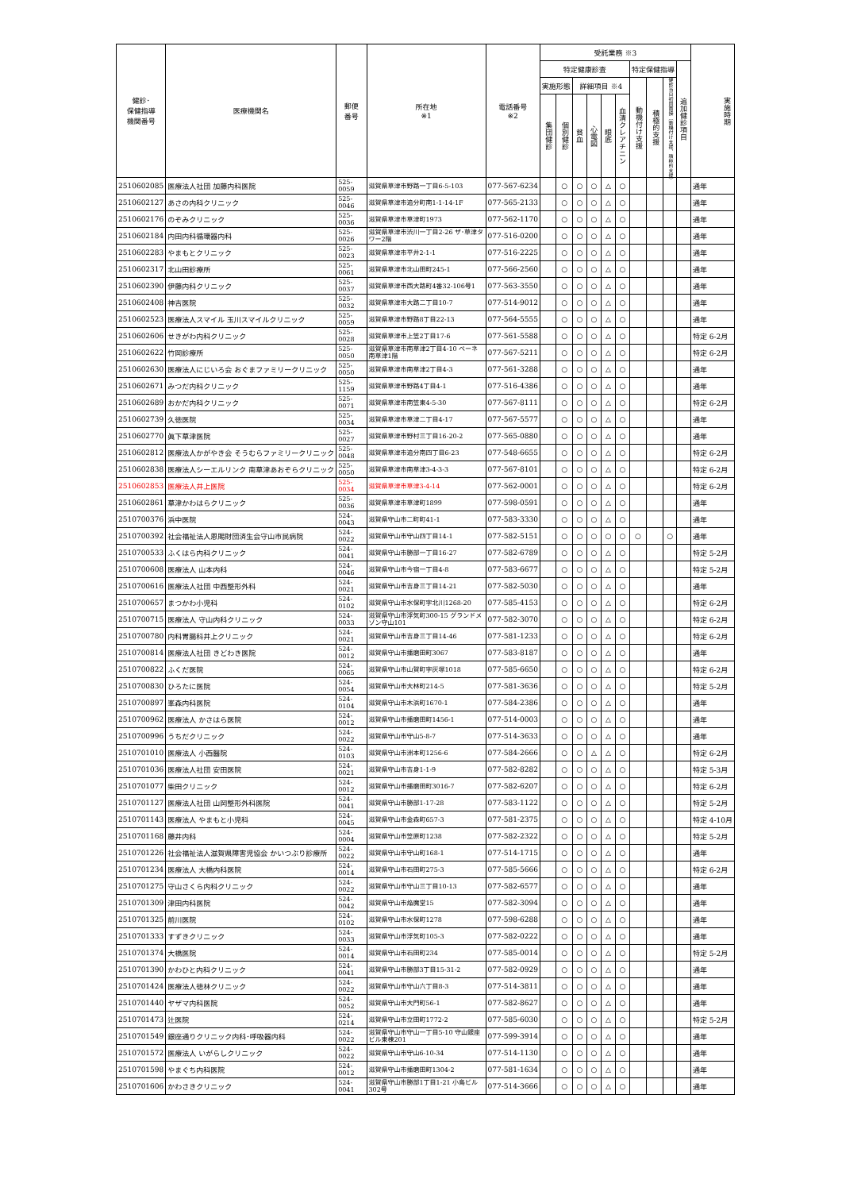| 健診･ 保健指導 機関番号 | 医療機関名 | 郵便 番号 | 所在地 ※1 | 電話番号 ※2 | 受託業務 ※3 | | | | | | | | | | 実施時期 |
| --- | --- | --- | --- | --- | --- | --- | --- | --- | --- | --- | --- | --- | --- | --- | --- |
| | | | | | 特定健康診査 | | | | | | 特定保健指導 | | | 追加健診項目 | |
| | | | | | 実施形態 | | 詳細項目 ※4 | | | | 動機付け支援 | 積極的支援 | 健診当日初回面接（動機付け支援、積極的支援） | | |
| | | | | | 集団健診 | 個別健診 | 貧血 | 心電図 | 眼底 | 血清クレアチニン | | | | | |
| 2510602085 | 医療法人社団 加藤内科医院 | 525-0059 | 滋賀県草津市野路一丁目6-5-103 | 077-567-6234 | | ○ | ○ | ○ | △ | ○ | | | | | 通年 |
| 2510602127 | あさの内科クリニック | 525-0046 | 滋賀県草津市追分町南1-1-14-1F | 077-565-2133 | | ○ | ○ | ○ | △ | ○ | | | | | 通年 |
| 2510602176 | のぞみクリニック | 525-0036 | 滋賀県草津市草津町1973 | 077-562-1170 | | ○ | ○ | ○ | △ | ○ | | | | | 通年 |
| 2510602184 | 内田内科循環器内科 | 525-0026 | 滋賀県草津市渋川一丁目2-26 ザ･草津タワー2階 | 077-516-0200 | | ○ | ○ | ○ | △ | ○ | | | | | 通年 |
| 2510602283 | やまもとクリニック | 525-0023 | 滋賀県草津市平井2-1-1 | 077-516-2225 | | ○ | ○ | ○ | △ | ○ | | | | | 通年 |
| 2510602317 | 北山田診療所 | 525-0061 | 滋賀県草津市北山田町245-1 | 077-566-2560 | | ○ | ○ | ○ | △ | ○ | | | | | 通年 |
| 2510602390 | 伊藤内科クリニック | 525-0037 | 滋賀県草津市西大路町4番32-106号1 | 077-563-3550 | | ○ | ○ | ○ | △ | ○ | | | | | 通年 |
| 2510602408 | 神吉医院 | 525-0032 | 滋賀県草津市大路二丁目10-7 | 077-514-9012 | | ○ | ○ | ○ | △ | ○ | | | | | 通年 |
| 2510602523 | 医療法人スマイル 玉川スマイルクリニック | 525-0059 | 滋賀県草津市野路8丁目22-13 | 077-564-5555 | | ○ | ○ | ○ | △ | ○ | | | | | 通年 |
| 2510602606 | せきがわ内科クリニック | 525-0028 | 滋賀県草津市上笠2丁目17-6 | 077-561-5588 | | ○ | ○ | ○ | △ | ○ | | | | | 特定 6-2月 |
| 2510602622 | 竹岡診療所 | 525-0050 | 滋賀県草津市南草津2丁目4-10 ベーネ南草津1階 | 077-567-5211 | | ○ | ○ | ○ | △ | ○ | | | | | 特定 6-2月 |
| 2510602630 | 医療法人にじいろ会 おぐまファミリークリニック | 525-0050 | 滋賀県草津市南草津2丁目4-3 | 077-561-3288 | | ○ | ○ | ○ | △ | ○ | | | | | 通年 |
| 2510602671 | みつだ内科クリニック | 525-1159 | 滋賀県草津市野路4丁目4-1 | 077-516-4386 | | ○ | ○ | ○ | △ | ○ | | | | | 通年 |
| 2510602689 | おかだ内科クリニック | 525-0071 | 滋賀県草津市南笠東4-5-30 | 077-567-8111 | | ○ | ○ | ○ | △ | ○ | | | | | 特定 6-2月 |
| 2510602739 | 久徳医院 | 525-0034 | 滋賀県草津市草津二丁目4-17 | 077-567-5577 | | ○ | ○ | ○ | △ | ○ | | | | | 通年 |
| 2510602770 | 眞下草津医院 | 525-0027 | 滋賀県草津市野村三丁目16-20-2 | 077-565-0880 | | ○ | ○ | ○ | △ | ○ | | | | | 通年 |
| 2510602812 | 医療法人かがやき会 そうむらファミリークリニック | 525-0048 | 滋賀県草津市追分南四丁目6-23 | 077-548-6655 | | ○ | ○ | ○ | △ | ○ | | | | | 特定 6-2月 |
| 2510602838 | 医療法人シーエルリンク 南草津あおぞらクリニック | 525-0050 | 滋賀県草津市南草津3-4-3-3 | 077-567-8101 | | ○ | ○ | ○ | △ | ○ | | | | | 特定 6-2月 |
| 2510602853 | 医療法人井上医院 | 525-0034 | 滋賀県草津市草津3-4-14 | 077-562-0001 | | ○ | ○ | ○ | △ | ○ | | | | | 特定 6-2月 |
| 2510602861 | 草津かわはらクリニック | 525-0036 | 滋賀県草津市草津町1899 | 077-598-0591 | | ○ | ○ | ○ | △ | ○ | | | | | 通年 |
| 2510700376 | 浜中医院 | 524-0043 | 滋賀県守山市二町町41-1 | 077-583-3330 | | ○ | ○ | ○ | △ | ○ | | | | | 通年 |
| 2510700392 | 社会福祉法人恩賜財団済生会守山市民病院 | 524-0022 | 滋賀県守山市守山四丁目14-1 | 077-582-5151 | | ○ | ○ | ○ | ○ | ○ | ○ | | ○ | | 通年 |
| 2510700533 | ふくはら内科クリニック | 524-0041 | 滋賀県守山市勝部一丁目16-27 | 077-582-6789 | | ○ | ○ | ○ | △ | ○ | | | | | 特定 5-2月 |
| 2510700608 | 医療法人 山本内科 | 524-0046 | 滋賀県守山市今宿一丁目4-8 | 077-583-6677 | | ○ | ○ | ○ | △ | ○ | | | | | 特定 5-2月 |
| 2510700616 | 医療法人社団 中西整形外科 | 524-0021 | 滋賀県守山市吉身三丁目14-21 | 077-582-5030 | | ○ | ○ | ○ | △ | ○ | | | | | 通年 |
| 2510700657 | まつかわ小児科 | 524-0102 | 滋賀県守山市水保町字北川1268-20 | 077-585-4153 | | ○ | ○ | ○ | △ | ○ | | | | | 特定 6-2月 |
| 2510700715 | 医療法人 守山内科クリニック | 524-0033 | 滋賀県守山市浮気町300-15 グランドメゾン守山101 | 077-582-3070 | | ○ | ○ | ○ | △ | ○ | | | | | 特定 6-2月 |
| 2510700780 | 内科胃腸科井上クリニック | 524-0021 | 滋賀県守山市吉身三丁目14-46 | 077-581-1233 | | ○ | ○ | ○ | △ | ○ | | | | | 特定 6-2月 |
| 2510700814 | 医療法人社団 きどわき医院 | 524-0012 | 滋賀県守山市播磨田町3067 | 077-583-8187 | | ○ | ○ | ○ | △ | ○ | | | | | 通年 |
| 2510700822 | ふくだ医院 | 524-0065 | 滋賀県守山市山賀町字灰塚1018 | 077-585-6650 | | ○ | ○ | ○ | △ | ○ | | | | | 特定 6-2月 |
| 2510700830 | ひろたに医院 | 524-0054 | 滋賀県守山市大林町214-5 | 077-581-3636 | | ○ | ○ | ○ | △ | ○ | | | | | 特定 5-2月 |
| 2510700897 | 峯森内科医院 | 524-0104 | 滋賀県守山市木浜町1670-1 | 077-584-2386 | | ○ | ○ | ○ | △ | ○ | | | | | 通年 |
| 2510700962 | 医療法人 かさはら医院 | 524-0012 | 滋賀県守山市播磨田町1456-1 | 077-514-0003 | | ○ | ○ | ○ | △ | ○ | | | | | 通年 |
| 2510700996 | うちだクリニック | 524-0022 | 滋賀県守山市守山5-8-7 | 077-514-3633 | | ○ | ○ | ○ | △ | ○ | | | | | 通年 |
| 2510701010 | 医療法人 小西醫院 | 524-0103 | 滋賀県守山市洲本町1256-6 | 077-584-2666 | | ○ | ○ | △ | △ | ○ | | | | | 特定 6-2月 |
| 2510701036 | 医療法人社団 安田医院 | 524-0021 | 滋賀県守山市吉身1-1-9 | 077-582-8282 | | ○ | ○ | ○ | △ | ○ | | | | | 特定 5-3月 |
| 2510701077 | 柴田クリニック | 524-0012 | 滋賀県守山市播磨田町3016-7 | 077-582-6207 | | ○ | ○ | ○ | △ | ○ | | | | | 特定 6-2月 |
| 2510701127 | 医療法人社団 山岡整形外科医院 | 524-0041 | 滋賀県守山市勝部1-17-28 | 077-583-1122 | | ○ | ○ | ○ | △ | ○ | | | | | 特定 5-2月 |
| 2510701143 | 医療法人 やまもと小児科 | 524-0045 | 滋賀県守山市金森町657-3 | 077-581-2375 | | ○ | ○ | ○ | △ | ○ | | | | | 特定 4-10月 |
| 2510701168 | 藤井内科 | 524-0004 | 滋賀県守山市笠原町1238 | 077-582-2322 | | ○ | ○ | ○ | △ | ○ | | | | | 特定 5-2月 |
| 2510701226 | 社会福祉法人滋賀県障害児協会 かいつぶり診療所 | 524-0022 | 滋賀県守山市守山町168-1 | 077-514-1715 | | ○ | ○ | ○ | △ | ○ | | | | | 通年 |
| 2510701234 | 医療法人 大橋内科医院 | 524-0014 | 滋賀県守山市石田町275-3 | 077-585-5666 | | ○ | ○ | ○ | △ | ○ | | | | | 特定 6-2月 |
| 2510701275 | 守山さくら内科クリニック | 524-0022 | 滋賀県守山市守山三丁目10-13 | 077-582-6577 | | ○ | ○ | ○ | △ | ○ | | | | | 通年 |
| 2510701309 | 津田内科医院 | 524-0042 | 滋賀県守山市焔魔堂15 | 077-582-3094 | | ○ | ○ | ○ | △ | ○ | | | | | 通年 |
| 2510701325 | 前川医院 | 524-0102 | 滋賀県守山市水保町1278 | 077-598-6288 | | ○ | ○ | ○ | △ | ○ | | | | | 通年 |
| 2510701333 | すずきクリニック | 524-0033 | 滋賀県守山市浮気町105-3 | 077-582-0222 | | ○ | ○ | ○ | △ | ○ | | | | | 通年 |
| 2510701374 | 大橋医院 | 524-0014 | 滋賀県守山市石田町234 | 077-585-0014 | | ○ | ○ | ○ | △ | ○ | | | | | 特定 5-2月 |
| 2510701390 | かわひと内科クリニック | 524-0041 | 滋賀県守山市勝部3丁目15-31-2 | 077-582-0929 | | ○ | ○ | ○ | △ | ○ | | | | | 通年 |
| 2510701424 | 医療法人徳林クリニック | 524-0022 | 滋賀県守山市守山六丁目8-3 | 077-514-3811 | | ○ | ○ | ○ | △ | ○ | | | | | 通年 |
| 2510701440 | ヤザマ内科医院 | 524-0052 | 滋賀県守山市大門町56-1 | 077-582-8627 | | ○ | ○ | ○ | △ | ○ | | | | | 通年 |
| 2510701473 | 辻医院 | 524-0214 | 滋賀県守山市立田町1772-2 | 077-585-6030 | | ○ | ○ | ○ | △ | ○ | | | | | 特定 5-2月 |
| 2510701549 | 銀座通りクリニック内科･呼吸器内科 | 524-0022 | 滋賀県守山市守山一丁目5-10 守山銀座ビル東棟201 | 077-599-3914 | | ○ | ○ | ○ | △ | ○ | | | | | 通年 |
| 2510701572 | 医療法人 いがらしクリニック | 524-0022 | 滋賀県守山市守山6-10-34 | 077-514-1130 | | ○ | ○ | ○ | △ | ○ | | | | | 通年 |
| 2510701598 | やまぐち内科医院 | 524-0012 | 滋賀県守山市播磨田町1304-2 | 077-581-1634 | | ○ | ○ | ○ | △ | ○ | | | | | 通年 |
| 2510701606 | かわさきクリニック | 524-0041 | 滋賀県守山市勝部1丁目1-21 小島ビル302号 | 077-514-3666 | | ○ | ○ | ○ | △ | ○ | | | | | 通年 |